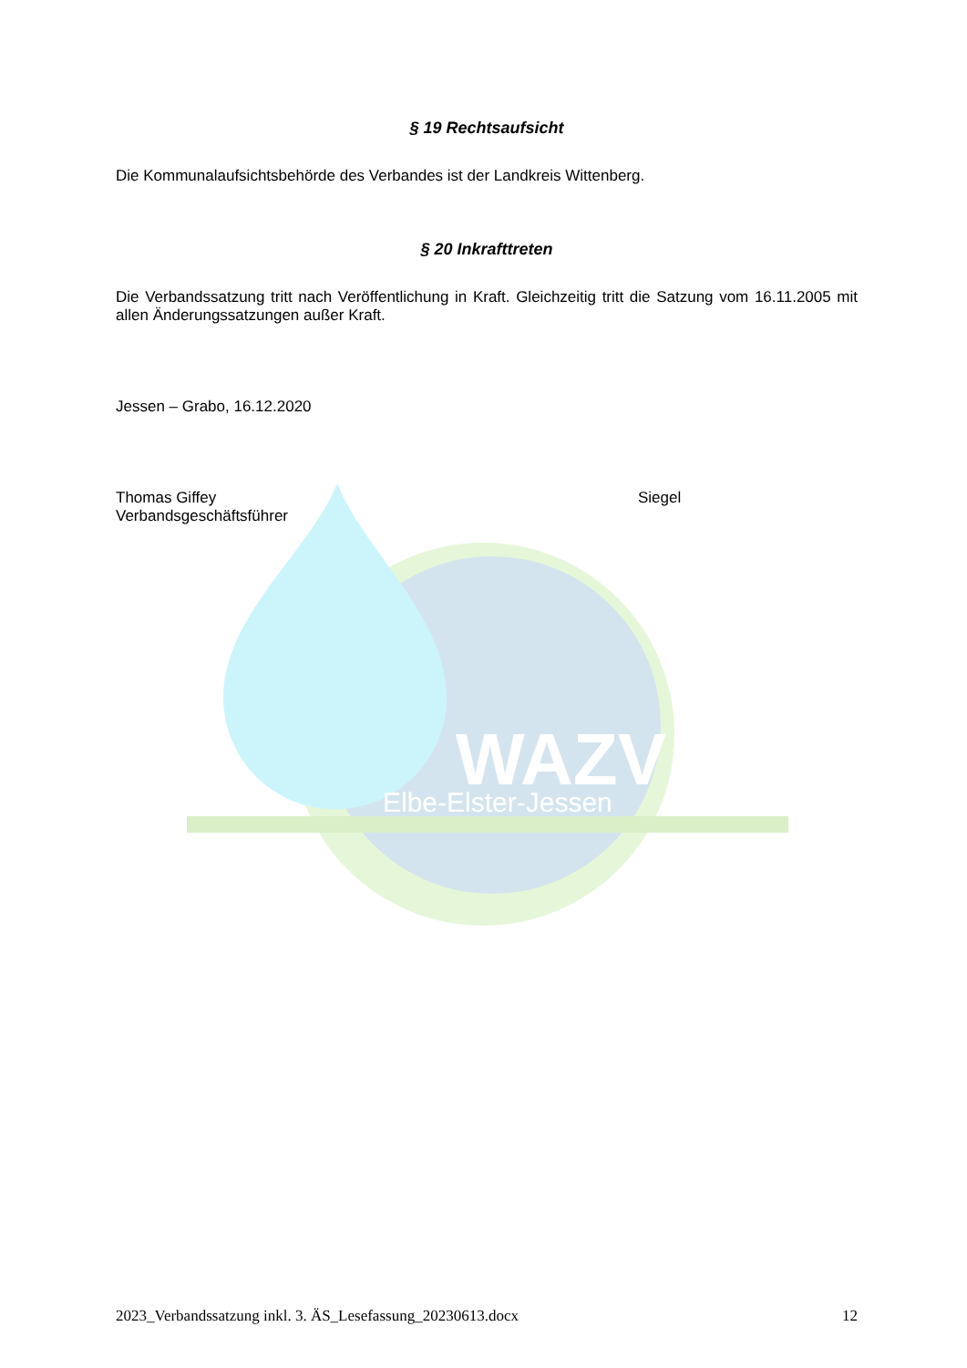WAZV
Elbe-Elster-Jessen
§ 19 Rechtsaufsicht
Die Kommunalaufsichtsbehörde des Verbandes ist der Landkreis Wittenberg.
§ 20 Inkrafttreten
Die Verbandssatzung tritt nach Veröffentlichung in Kraft. Gleichzeitig tritt die Satzung vom 16.11.2005 mit allen Änderungssatzungen außer Kraft.
Jessen – Grabo, 16.12.2020
Thomas Giffey Siegel
Verbandsgeschäftsführer
2023_Verbandssatzung inkl. 3. ÄS_Lesefassung_20230613.docx 12